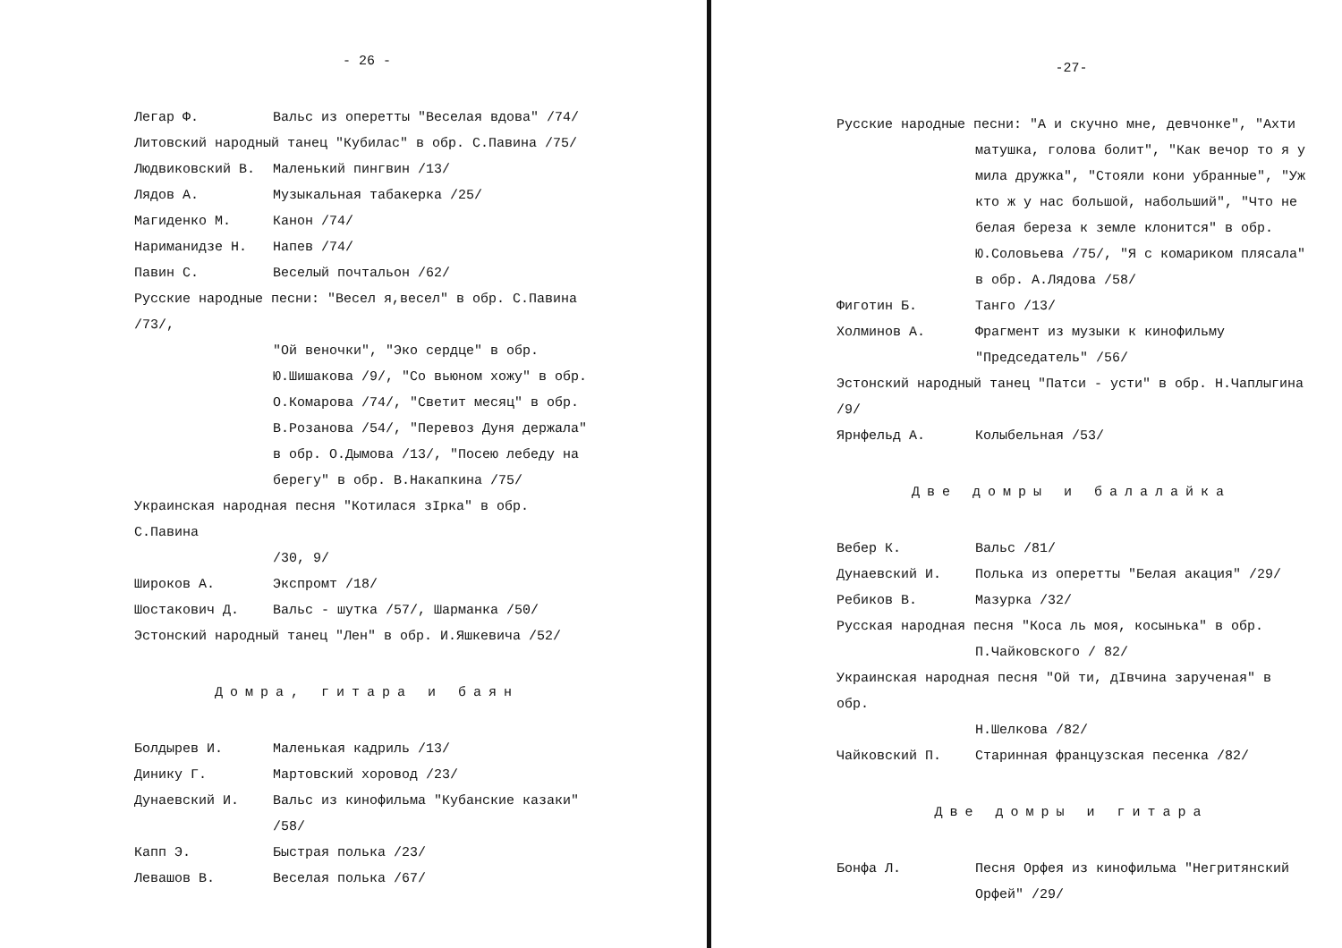- 26 -
Легар Ф. Вальс из оперетты "Веселая вдова" /74/
Литовский народный танец "Кубилас" в обр. С.Павина /75/
Людвиковский В. Маленький пингвин /13/
Лядов А. Музыкальная табакерка /25/
Магиденко М. Канон /74/
Нариманидзе Н. Напев /74/
Павин С. Веселый почтальон /62/
Русские народные песни: "Весел я,весел" в обр. С.Павина /73/,
"Ой веночки", "Эко сердце" в обр. Ю.Шишакова /9/, "Со вьюном хожу" в обр. О.Комарова /74/, "Светит месяц" в обр. В.Розанова /54/, "Перевоз Дуня держала" в обр. О.Дымова /13/, "Посею лебеду на берегу" в обр. В.Накапкина /75/
Украинская народная песня "Котилася зIрка" в обр. С.Павина
/30, 9/
Широков А. Экспромт /18/
Шостакович Д. Вальс - шутка /57/, Шарманка /50/
Эстонский народный танец "Лен" в обр. И.Яшкевича /52/
Домра, гитара и баян
Болдырев И. Маленькая кадриль /13/
Динику Г. Мартовский хоровод /23/
Дунаевский И. Вальс из кинофильма "Кубанские казаки" /58/
Капп Э. Быстрая полька /23/
Левашов В. Веселая полька /67/
-27-
Русские народные песни: "А и скучно мне, девчонке", "Ахти
матушка, голова болит", "Как вечор то я у мила дружка", "Стояли кони убранные", "Уж кто ж у нас большой, набольший", "Что не белая береза к земле клонится" в обр. Ю.Соловьева /75/, "Я с комариком плясала" в обр. А.Лядова /58/
Фиготин Б. Танго /13/
Холминов А. Фрагмент из музыки к кинофильму "Председатель" /56/
Эстонский народный танец "Патси - усти" в обр. Н.Чаплыгина /9/
Ярнфельд А. Колыбельная /53/
Две домры и балалайка
Вебер К. Вальс /81/
Дунаевский И. Полька из оперетты "Белая акация" /29/
Ребиков В. Мазурка /32/
Русская народная песня "Коса ль моя, косынька" в обр.
П.Чайковского / 82/
Украинская народная песня "Ой ти, дIвчина зарученая" в обр.
Н.Шелкова /82/
Чайковский П. Старинная французская песенка /82/
Две домры и гитара
Бонфа Л. Песня Орфея из кинофильма "Негритянский Орфей" /29/